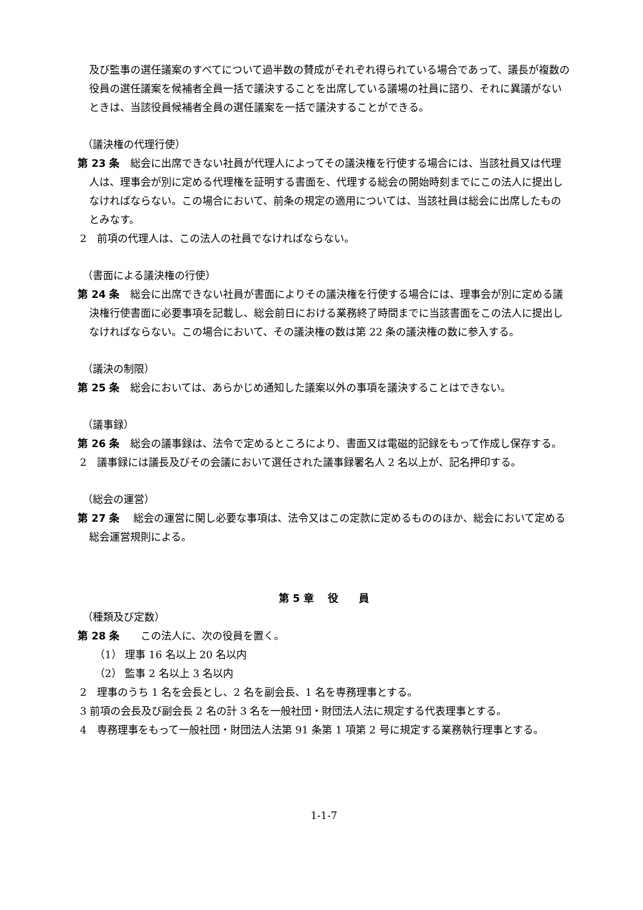及び監事の選任議案のすべてについて過半数の賛成がそれぞれ得られている場合であって、議長が複数の役員の選任議案を候補者全員一括で議決することを出席している議場の社員に諮り、それに異議がないときは、当該役員候補者全員の選任議案を一括で議決することができる。
（議決権の代理行使）
第 23 条　総会に出席できない社員が代理人によってその議決権を行使する場合には、当該社員又は代理人は、理事会が別に定める代理権を証明する書面を、代理する総会の開始時刻までにこの法人に提出しなければならない。この場合において、前条の規定の適用については、当該社員は総会に出席したものとみなす。
2　前項の代理人は、この法人の社員でなければならない。
（書面による議決権の行使）
第 24 条　総会に出席できない社員が書面によりその議決権を行使する場合には、理事会が別に定める議決権行使書面に必要事項を記載し、総会前日における業務終了時間までに当該書面をこの法人に提出しなければならない。この場合において、その議決権の数は第 22 条の議決権の数に参入する。
（議決の制限）
第 25 条　総会においては、あらかじめ通知した議案以外の事項を議決することはできない。
（議事録）
第 26 条　総会の議事録は、法令で定めるところにより、書面又は電磁的記録をもって作成し保存する。
2　議事録には議長及びその会議において選任された議事録署名人 2 名以上が、記名押印する。
（総会の運営）
第 27 条　 総会の運営に関し必要な事項は、法令又はこの定款に定めるもののほか、総会において定める総会運営規則による。
第 5 章　 役　　員
（種類及び定数）
第 28 条　　この法人に、次の役員を置く。
（1） 理事 16 名以上 20 名以内
（2） 監事 2 名以上 3 名以内
2　理事のうち 1 名を会長とし、2 名を副会長、1 名を専務理事とする。
3 前項の会長及び副会長 2 名の計 3 名を一般社団・財団法人法に規定する代表理事とする。
4　専務理事をもって一般社団・財団法人法第 91 条第 1 項第 2 号に規定する業務執行理事とする。
1-1-7